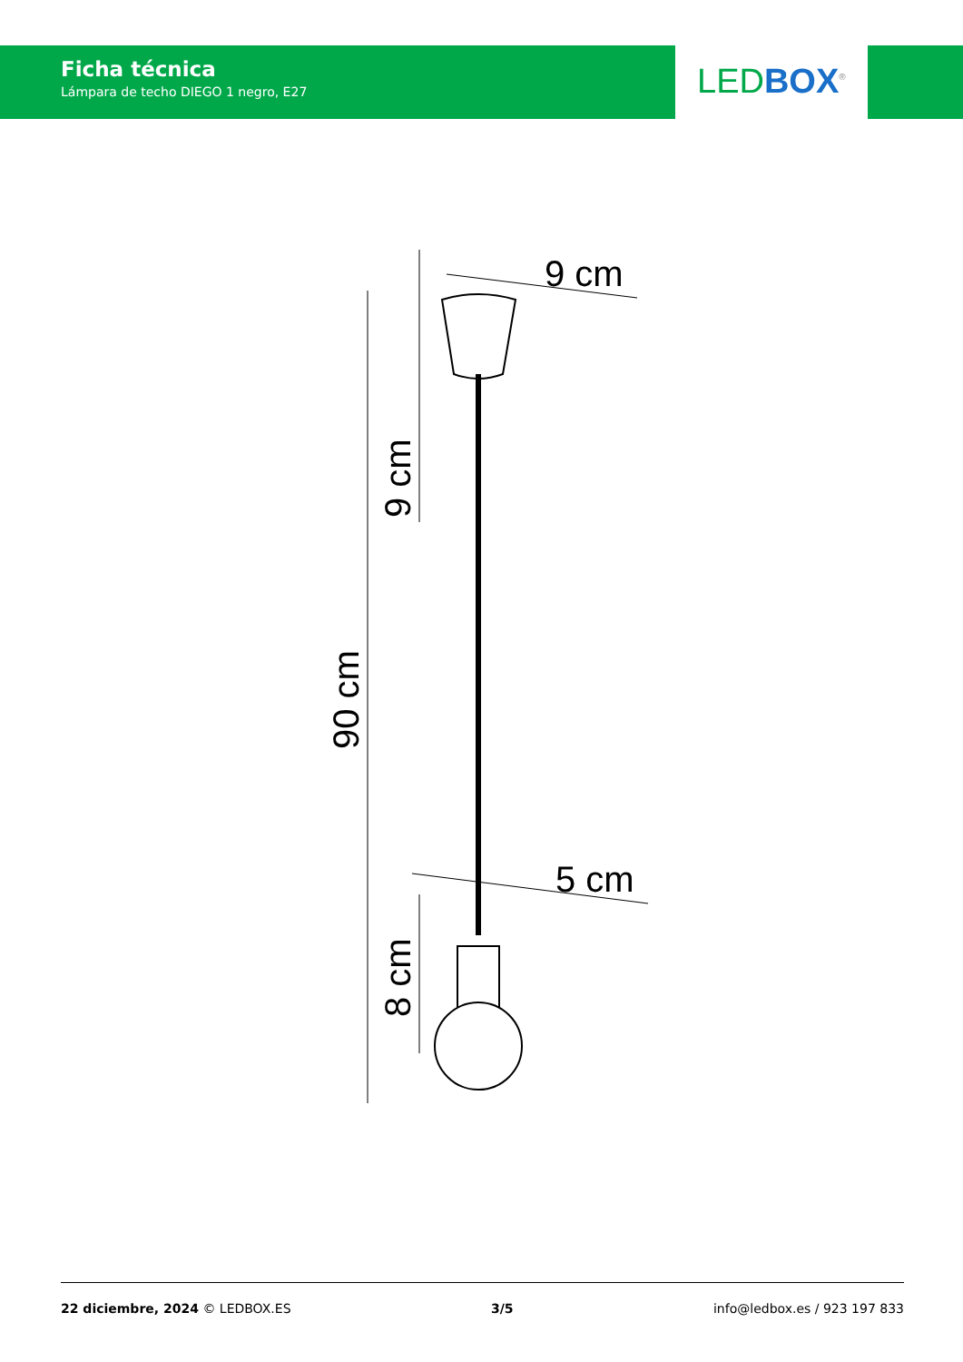Ficha técnica
Lámpara de techo DIEGO 1 negro, E27
LEDBOX<sup>®</sup>
9 cm
5 cm
9 cm
90 cm
8 cm
22 diciembre, 2024 © LEDBOX.ES 3/5 info@ledbox.es / 923 197 833